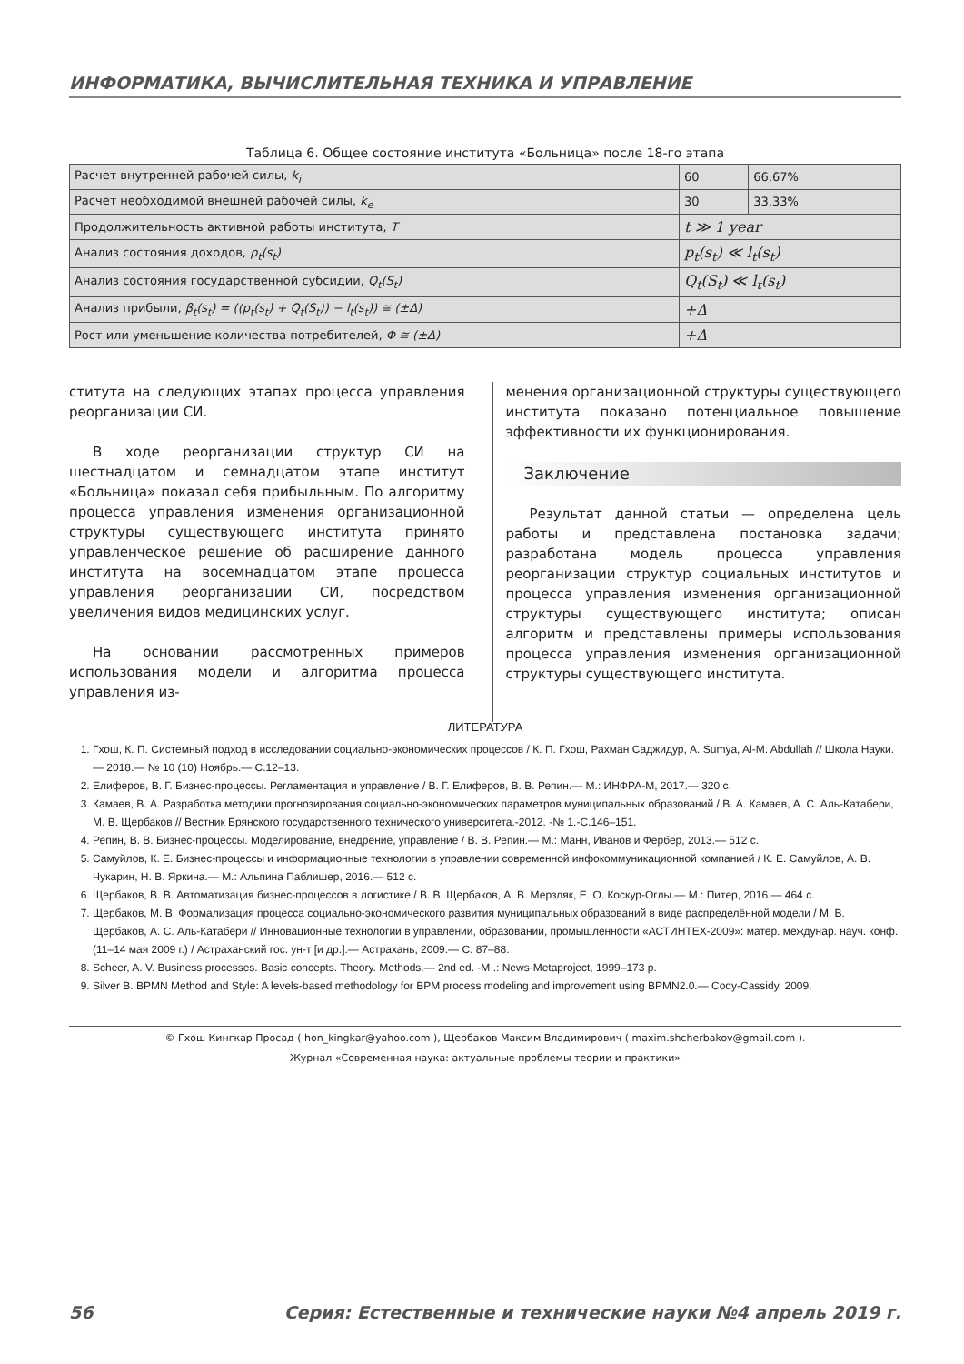ИНФОРМАТИКА, ВЫЧИСЛИТЕЛЬНАЯ ТЕХНИКА И УПРАВЛЕНИЕ
Таблица 6. Общее состояние института «Больница» после 18-го этапа
| Расчет внутренней рабочей силы, k<sub>i</sub> | 60 | 66,67% |
| Расчет необходимой внешней рабочей силы, k<sub>e</sub> | 30 | 33,33% |
| Продолжительность активной работы института, T | t ≫ 1 year | |
| Анализ состояния доходов, p<sub>t</sub>(s<sub>t</sub>) | p<sub>t</sub>(s<sub>t</sub>) ≪ l<sub>t</sub>(s<sub>t</sub>) | |
| Анализ состояния государственной субсидии, Q<sub>t</sub>(S<sub>t</sub>) | Q<sub>t</sub>(S<sub>t</sub>) ≪ l<sub>t</sub>(s<sub>t</sub>) | |
| Анализ прибыли, β<sub>t</sub>(s<sub>t</sub>) = ((p<sub>t</sub>(s<sub>t</sub>) + Q<sub>t</sub>(S<sub>t</sub>)) − l<sub>t</sub>(s<sub>t</sub>)) ≅ (±Δ) | +Δ | |
| Рост или уменьшение количества потребителей, Φ ≅ (±Δ) | +Δ | |
ститута на следующих этапах процесса управления реорганизации СИ.
В ходе реорганизации структур СИ на шестнадцатом и семнадцатом этапе институт «Больница» показал себя прибыльным. По алгоритму процесса управления изменения организационной структуры существующего института принято управленческое решение об расширение данного института на восемнадцатом этапе процесса управления реорганизации СИ, посредством увеличения видов медицинских услуг.
На основании рассмотренных примеров использования модели и алгоритма процесса управления из-
менения организационной структуры существующего института показано потенциальное повышение эффективности их функционирования.
Заключение
Результат данной статьи — определена цель работы и представлена постановка задачи; разработана модель процесса управления реорганизации структур социальных институтов и процесса управления изменения организационной структуры существующего института; описан алгоритм и представлены примеры использования процесса управления изменения организационной структуры существующего института.
ЛИТЕРАТУРА
1. Гхош, К. П. Системный подход в исследовании социально-экономических процессов / К. П. Гхош, Рахман Саджидур, A. Sumya, Al-M. Abdullah // Школа Науки.— 2018.— № 10 (10) Ноябрь.— С.12–13.
2. Елиферов, В. Г. Бизнес-процессы. Регламентация и управление / В. Г. Елиферов, В. В. Репин.— М.: ИНФРА-М, 2017.— 320 с.
3. Камаев, В. А. Разработка методики прогнозирования социально-экономических параметров муниципальных образований / В. А. Камаев, А. С. Аль-Катабери, М. В. Щербаков // Вестник Брянского государственного технического университета.-2012. -№ 1.-С.146–151.
4. Репин, В. В. Бизнес-процессы. Моделирование, внедрение, управление / В. В. Репин.— М.: Манн, Иванов и Фербер, 2013.— 512 с.
5. Самуйлов, К. Е. Бизнес-процессы и информационные технологии в управлении современной инфокоммуникационной компанией / К. Е. Самуйлов, А. В. Чукарин, Н. В. Яркина.— М.: Альпина Паблишер, 2016.— 512 с.
6. Щербаков, В. В. Автоматизация бизнес-процессов в логистике / В. В. Щербаков, А. В. Мерзляк, Е. О. Коскур-Оглы.— М.: Питер, 2016.— 464 с.
7. Щербаков, М. В. Формализация процесса социально-экономического развития муниципальных образований в виде распределённой модели / М. В. Щербаков, А. С. Аль-Катабери // Инновационные технологии в управлении, образовании, промышленности «АСТИНТЕХ-2009»: матер. междунар. науч. конф. (11–14 мая 2009 г.) / Астраханский гос. ун-т [и др.].— Астрахань, 2009.— С. 87–88.
8. Scheer, A. V. Business processes. Basic concepts. Theory. Methods.— 2nd ed. -M .: News-Metaproject, 1999–173 p.
9. Silver B. BPMN Method and Style: A levels-based methodology for BPM process modeling and improvement using BPMN2.0.— Cody-Cassidy, 2009.
© Гхош Кингкар Просад ( hon_kingkar@yahoo.com ), Щербаков Максим Владимирович ( maxim.shcherbakov@gmail.com ).
Журнал «Современная наука: актуальные проблемы теории и практики»
56 Серия: Естественные и технические науки №4 апрель 2019 г.